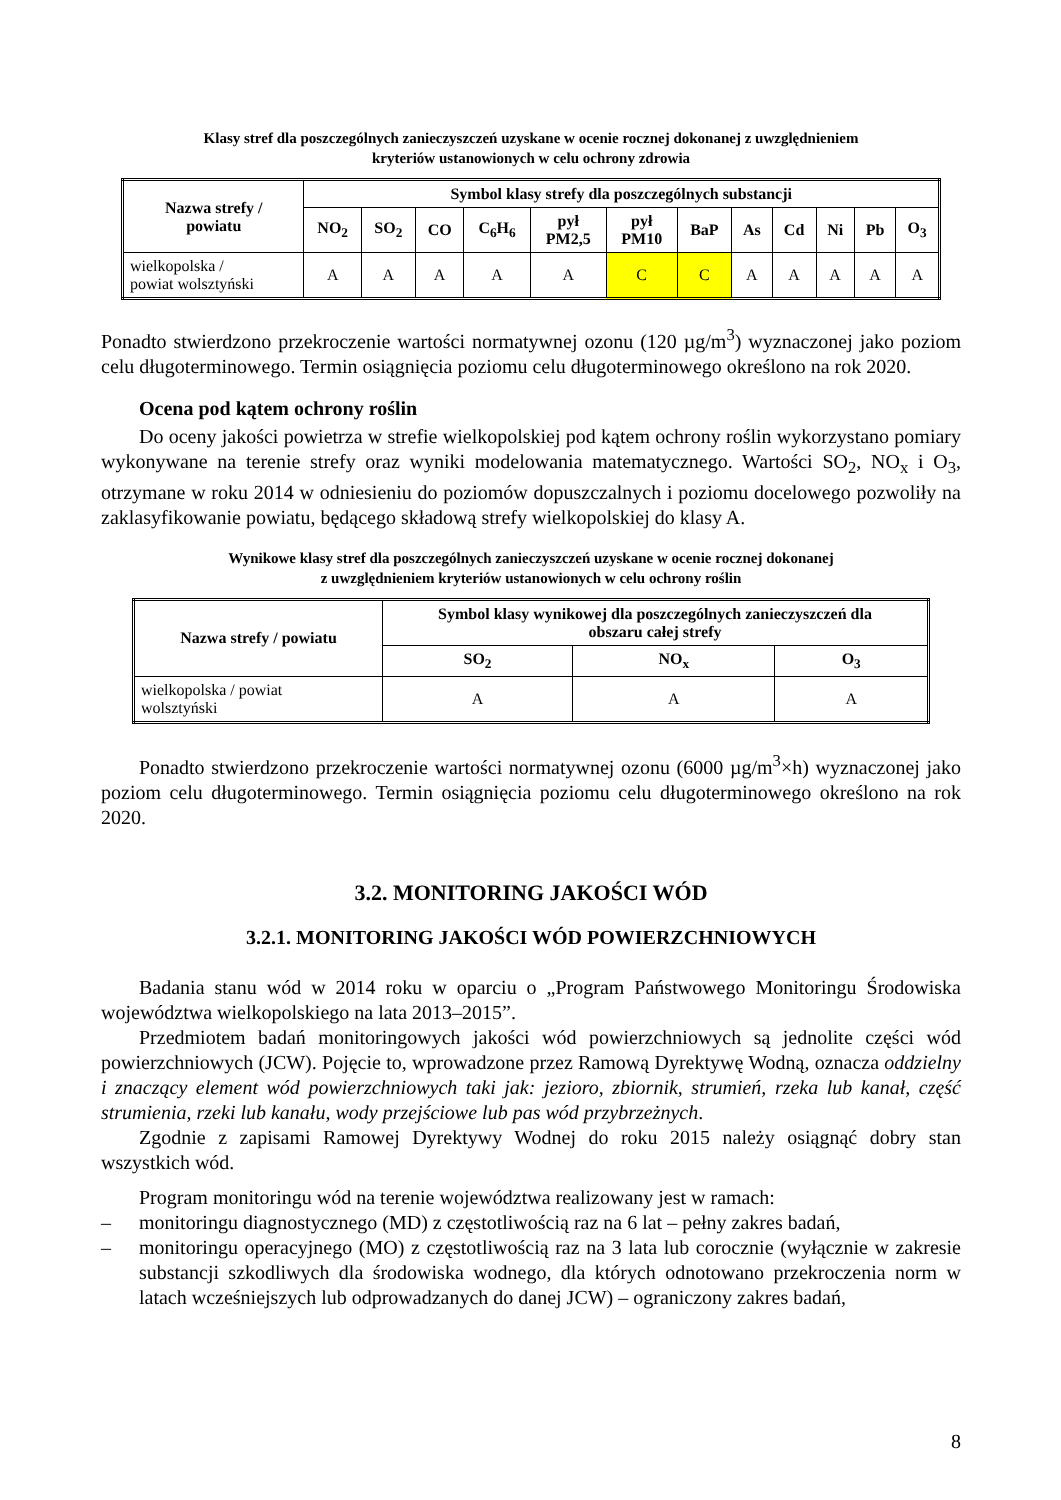Klasy stref dla poszczególnych zanieczyszczeń uzyskane w ocenie rocznej dokonanej z uwzględnieniem
kryteriów ustanowionych w celu ochrony zdrowia
| Nazwa strefy / powiatu | Symbol klasy strefy dla poszczególnych substancji | | | | | | | | | | | |
| --- | --- | --- | --- | --- | --- | --- | --- | --- | --- | --- | --- | --- |
| | NO<sub>2</sub> | SO<sub>2</sub> | CO | C<sub>6</sub>H<sub>6</sub> | pył PM2,5 | pył PM10 | BaP | As | Cd | Ni | Pb | O<sub>3</sub> |
| wielkopolska / powiat wolsztyński | A | A | A | A | A | C | C | A | A | A | A | A |
Ponadto stwierdzono przekroczenie wartości normatywnej ozonu (120 µg/m<sup>3</sup>) wyznaczonej jako poziom celu długoterminowego. Termin osiągnięcia poziomu celu długoterminowego określono na rok 2020.
Ocena pod kątem ochrony roślin
Do oceny jakości powietrza w strefie wielkopolskiej pod kątem ochrony roślin wykorzystano pomiary wykonywane na terenie strefy oraz wyniki modelowania matematycznego. Wartości SO<sub>2</sub>, NO<sub>x</sub> i O<sub>3</sub>, otrzymane w roku 2014 w odniesieniu do poziomów dopuszczalnych i poziomu docelowego pozwoliły na zaklasyfikowanie powiatu, będącego składową strefy wielkopolskiej do klasy A.
Wynikowe klasy stref dla poszczególnych zanieczyszczeń uzyskane w ocenie rocznej dokonanej
z uwzględnieniem kryteriów ustanowionych w celu ochrony roślin
| Nazwa strefy / powiatu | Symbol klasy wynikowej dla poszczególnych zanieczyszczeń dla obszaru całej strefy | | |
| --- | --- | --- | --- |
| | SO<sub>2</sub> | NO<sub>x</sub> | O<sub>3</sub> |
| wielkopolska / powiat wolsztyński | A | A | A |
Ponadto stwierdzono przekroczenie wartości normatywnej ozonu (6000 µg/m<sup>3</sup>×h) wyznaczonej jako poziom celu długoterminowego. Termin osiągnięcia poziomu celu długoterminowego określono na rok 2020.
3.2. MONITORING JAKOŚCI WÓD
3.2.1. MONITORING JAKOŚCI WÓD POWIERZCHNIOWYCH
Badania stanu wód w 2014 roku w oparciu o „Program Państwowego Monitoringu Środowiska województwa wielkopolskiego na lata 2013–2015”.
Przedmiotem badań monitoringowych jakości wód powierzchniowych są jednolite części wód powierzchniowych (JCW). Pojęcie to, wprowadzone przez Ramową Dyrektywę Wodną, oznacza oddzielny i znaczący element wód powierzchniowych taki jak: jezioro, zbiornik, strumień, rzeka lub kanał, część strumienia, rzeki lub kanału, wody przejściowe lub pas wód przybrzeżnych.
Zgodnie z zapisami Ramowej Dyrektywy Wodnej do roku 2015 należy osiągnąć dobry stan wszystkich wód.
Program monitoringu wód na terenie województwa realizowany jest w ramach:
– monitoringu diagnostycznego (MD) z częstotliwością raz na 6 lat – pełny zakres badań,
–
monitoringu operacyjnego (MO) z częstotliwością raz na 3 lata lub corocznie (wyłącznie w zakresie substancji szkodliwych dla środowiska wodnego, dla których odnotowano przekroczenia norm w latach wcześniejszych lub odprowadzanych do danej JCW) – ograniczony zakres badań,
8